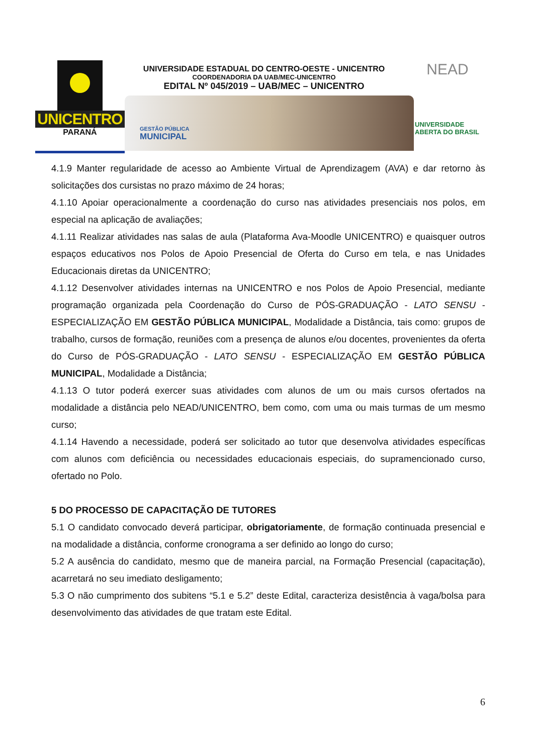UNICENTRO
PARANÁ
UNIVERSIDADE ESTADUAL DO CENTRO-OESTE - UNICENTRO
COORDENADORIA DA UAB/MEC-UNICENTRO
EDITAL Nº 045/2019 – UAB/MEC – UNICENTRO
GESTÃO PÚBLICA
MUNICIPAL
NEAD
UNIVERSIDADE
ABERTA DO BRASIL
4.1.9 Manter regularidade de acesso ao Ambiente Virtual de Aprendizagem (AVA) e dar retorno às solicitações dos cursistas no prazo máximo de 24 horas;
4.1.10 Apoiar operacionalmente a coordenação do curso nas atividades presenciais nos polos, em especial na aplicação de avaliações;
4.1.11 Realizar atividades nas salas de aula (Plataforma Ava-Moodle UNICENTRO) e quaisquer outros espaços educativos nos Polos de Apoio Presencial de Oferta do Curso em tela, e nas Unidades Educacionais diretas da UNICENTRO;
4.1.12 Desenvolver atividades internas na UNICENTRO e nos Polos de Apoio Presencial, mediante programação organizada pela Coordenação do Curso de PÓS-GRADUAÇÃO - LATO SENSU - ESPECIALIZAÇÃO EM GESTÃO PÚBLICA MUNICIPAL, Modalidade a Distância, tais como: grupos de trabalho, cursos de formação, reuniões com a presença de alunos e/ou docentes, provenientes da oferta do Curso de PÓS-GRADUAÇÃO - LATO SENSU - ESPECIALIZAÇÃO EM GESTÃO PÚBLICA MUNICIPAL, Modalidade a Distância;
4.1.13 O tutor poderá exercer suas atividades com alunos de um ou mais cursos ofertados na modalidade a distância pelo NEAD/UNICENTRO, bem como, com uma ou mais turmas de um mesmo curso;
4.1.14 Havendo a necessidade, poderá ser solicitado ao tutor que desenvolva atividades específicas com alunos com deficiência ou necessidades educacionais especiais, do supramencionado curso, ofertado no Polo.
5 DO PROCESSO DE CAPACITAÇÃO DE TUTORES
5.1 O candidato convocado deverá participar, obrigatoriamente, de formação continuada presencial e na modalidade a distância, conforme cronograma a ser definido ao longo do curso;
5.2 A ausência do candidato, mesmo que de maneira parcial, na Formação Presencial (capacitação), acarretará no seu imediato desligamento;
5.3 O não cumprimento dos subitens “5.1 e 5.2” deste Edital, caracteriza desistência à vaga/bolsa para desenvolvimento das atividades de que tratam este Edital.
6